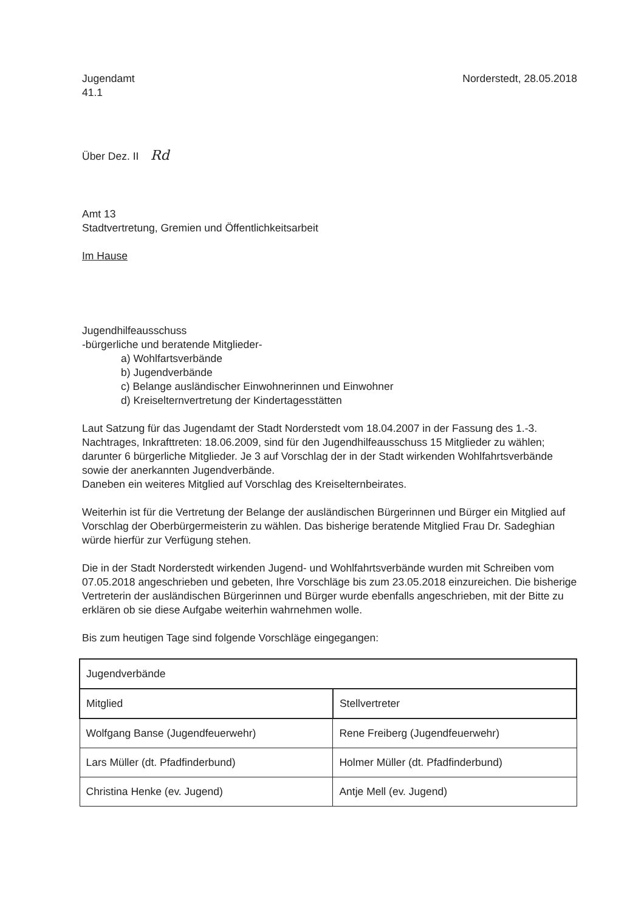Jugendamt
41.1
Norderstedt, 28.05.2018
Über Dez. II Rd
Amt 13
Stadtvertretung, Gremien und Öffentlichkeitsarbeit
Im Hause
Jugendhilfeausschuss
-bürgerliche und beratende Mitglieder-
a) Wohlfartsverbände
b) Jugendverbände
c) Belange ausländischer Einwohnerinnen und Einwohner
d) Kreiselternvertretung der Kindertagesstätten
Laut Satzung für das Jugendamt der Stadt Norderstedt vom 18.04.2007 in der Fassung des 1.-3. Nachtrages, Inkrafttreten: 18.06.2009, sind für den Jugendhilfeausschuss 15 Mitglieder zu wählen; darunter 6 bürgerliche Mitglieder. Je 3 auf Vorschlag der in der Stadt wirkenden Wohlfahrtsverbände sowie der anerkannten Jugendverbände.
Daneben ein weiteres Mitglied auf Vorschlag des Kreiselternbeirates.
Weiterhin ist für die Vertretung der Belange der ausländischen Bürgerinnen und Bürger ein Mitglied auf Vorschlag der Oberbürgermeisterin zu wählen. Das bisherige beratende Mitglied Frau Dr. Sadeghian würde hierfür zur Verfügung stehen.
Die in der Stadt Norderstedt wirkenden Jugend- und Wohlfahrtsverbände wurden mit Schreiben vom 07.05.2018 angeschrieben und gebeten, Ihre Vorschläge bis zum 23.05.2018 einzureichen. Die bisherige Vertreterin der ausländischen Bürgerinnen und Bürger wurde ebenfalls angeschrieben, mit der Bitte zu erklären ob sie diese Aufgabe weiterhin wahrnehmen wolle.
Bis zum heutigen Tage sind folgende Vorschläge eingegangen:
| Jugendverbände | |
| Mitglied | Stellvertreter |
| Wolfgang Banse (Jugendfeuerwehr) | Rene Freiberg (Jugendfeuerwehr) |
| Lars Müller (dt. Pfadfinderbund) | Holmer Müller (dt. Pfadfinderbund) |
| Christina Henke (ev. Jugend) | Antje Mell (ev. Jugend) |